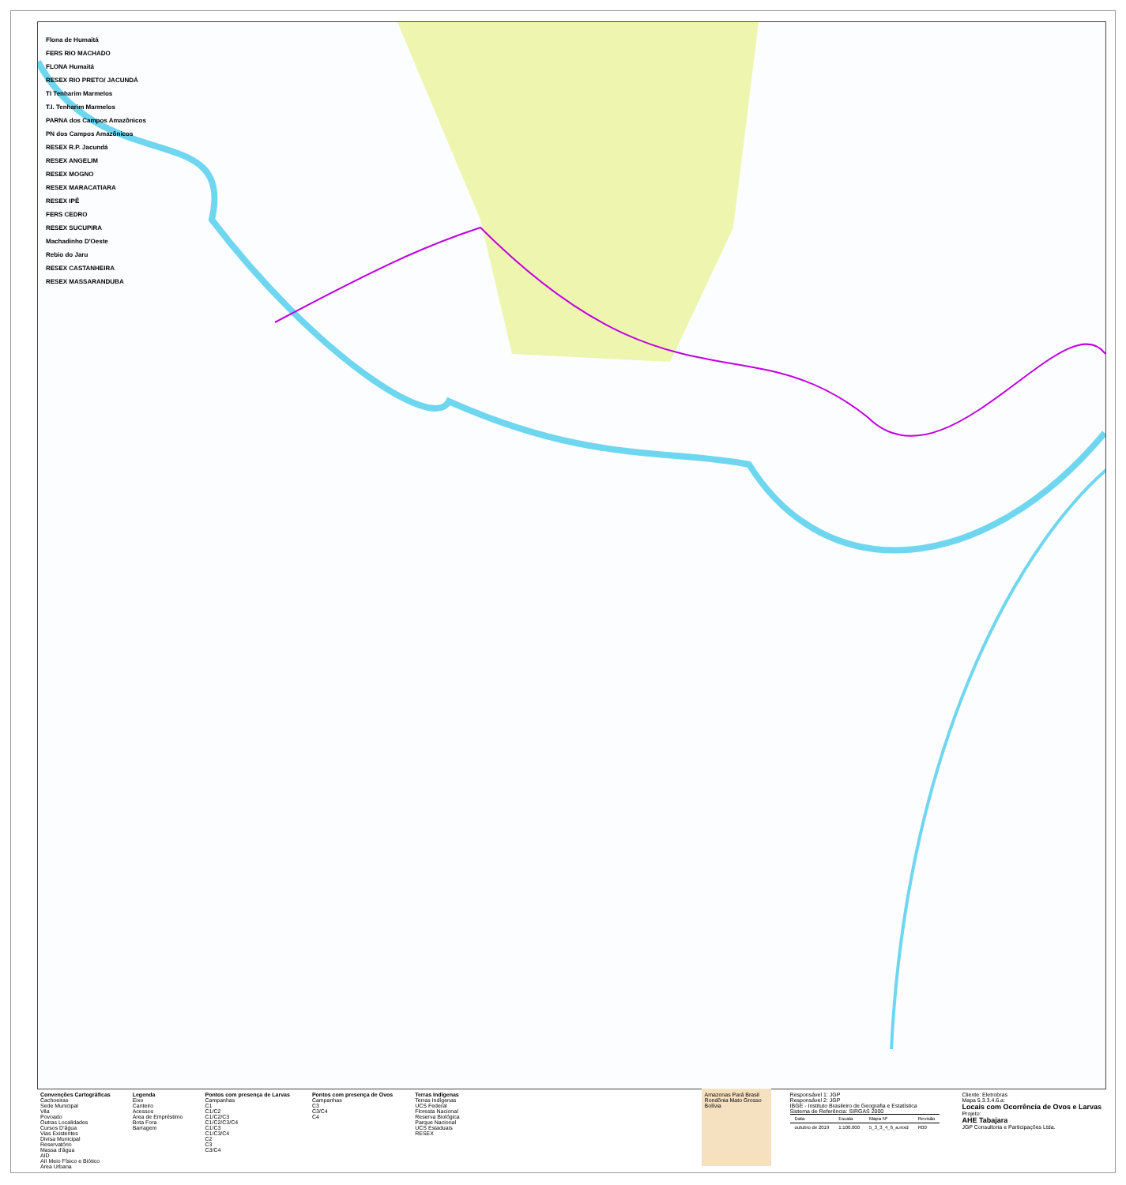Flona de Humaitá
FERS RIO MACHADO
FLONA Humaitá
RESEX RIO PRETO/ JACUNDÁ
TI Tenharim Marmelos
T.I. Tenharim Marmelos
PARNA dos Campos Amazônicos
PN dos Campos Amazônicos
RESEX R.P. Jacundá
RESEX ANGELIM
RESEX MOGNO
RESEX MARACATIARA
RESEX IPÊ
FERS CEDRO
RESEX SUCUPIRA
Machadinho D'Oeste
Rebio do Jaru
RESEX CASTANHEIRA
RESEX MASSARANDUBA
Convenções Cartográficas
Cachoeiras
Sede Municipal
Vila
Povoado
Outras Localidades
Cursos D'água
Vias Existentes
Divisa Municipal
Reservatório
Massa d'água
AID
AII Meio Físico e Biótico
Área Urbana
Legenda
Eixo
Canteiro
Acessos
Área de Empréstimo
Bota Fora
Barragem
Pontos com presença de Larvas
Campanhas
C1
C1/C2
C1/C2/C3
C1/C2/C3/C4
C1/C3
C1/C3/C4
C2
C3
C3/C4
Pontos com presença de Ovos
Campanhas
C3
C3/C4
C4
Terras Indígenas
Terras Indígenas
UCS Federal
Floresta Nacional
Reserva Biológica
Parque Nacional
UCS Estaduais
RESEX
Amazonas Pará Brasil Rondônia Mato Grosso Bolívia
Responsável 1: JGP
Responsável 2: JGP
IBGE - Instituto Brasileiro de Geografia e Estatística
Sistema de Referência: SIRGAS 2000
| Data | Escala | Mapa Nº | Revisão |
| outubro de 2019 | 1:100.000 | 5_3_3_4_6_a.mxd | R00 |
Cliente: Eletrobras
Mapa 5.3.3.4.6.a:
Locais com Ocorrência de Ovos e Larvas
Projeto:
AHE Tabajara
JGP Consultoria e Participações Ltda.